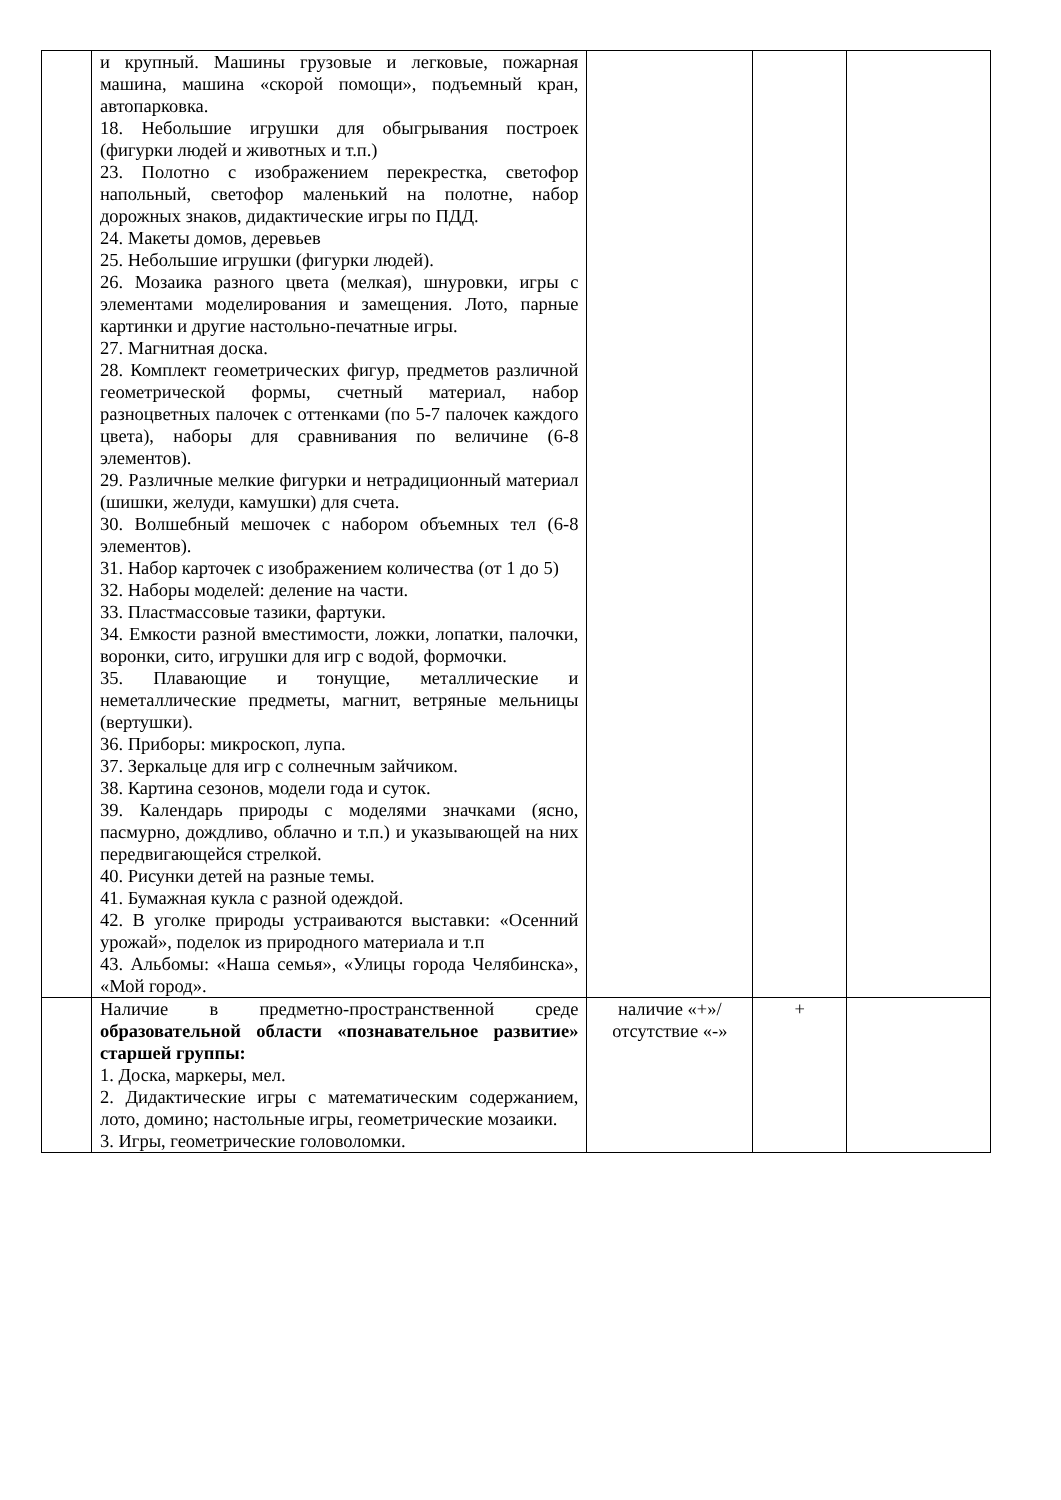| | и крупный. Машины грузовые и легковые, пожарная машина, машина «скорой помощи», подъемный кран, автопарковка. 18. Небольшие игрушки для обыгрывания построек (фигурки людей и животных и т.п.) 23. Полотно с изображением перекрестка, светофор напольный, светофор маленький на полотне, набор дорожных знаков, дидактические игры по ПДД. 24. Макеты домов, деревьев 25. Небольшие игрушки (фигурки людей). 26. Мозаика разного цвета (мелкая), шнуровки, игры с элементами моделирования и замещения. Лото, парные картинки и другие настольно-печатные игры. 27. Магнитная доска. 28. Комплект геометрических фигур, предметов различной геометрической формы, счетный материал, набор разноцветных палочек с оттенками (по 5-7 палочек каждого цвета), наборы для сравнивания по величине (6-8 элементов). 29. Различные мелкие фигурки и нетрадиционный материал (шишки, желуди, камушки) для счета. 30. Волшебный мешочек с набором объемных тел (6-8 элементов). 31. Набор карточек с изображением количества (от 1 до 5) 32. Наборы моделей: деление на части. 33. Пластмассовые тазики, фартуки. 34. Емкости разной вместимости, ложки, лопатки, палочки, воронки, сито, игрушки для игр с водой, формочки. 35. Плавающие и тонущие, металлические и неметаллические предметы, магнит, ветряные мельницы (вертушки). 36. Приборы: микроскоп, лупа. 37. Зеркальце для игр с солнечным зайчиком. 38. Картина сезонов, модели года и суток. 39. Календарь природы с моделями значками (ясно, пасмурно, дождливо, облачно и т.п.) и указывающей на них передвигающейся стрелкой. 40. Рисунки детей на разные темы. 41. Бумажная кукла с разной одеждой. 42. В уголке природы устраиваются выставки: «Осенний урожай», поделок из природного материала и т.п 43. Альбомы: «Наша семья», «Улицы города Челябинска», «Мой город». | | | |
| | Наличие в предметно-пространственной среде образовательной области «познавательное развитие» старшей группы: 1. Доска, маркеры, мел. 2. Дидактические игры с математическим содержанием, лото, домино; настольные игры, геометрические мозаики. 3. Игры, геометрические головоломки. | наличие «+»/ отсутствие «-» | + | |